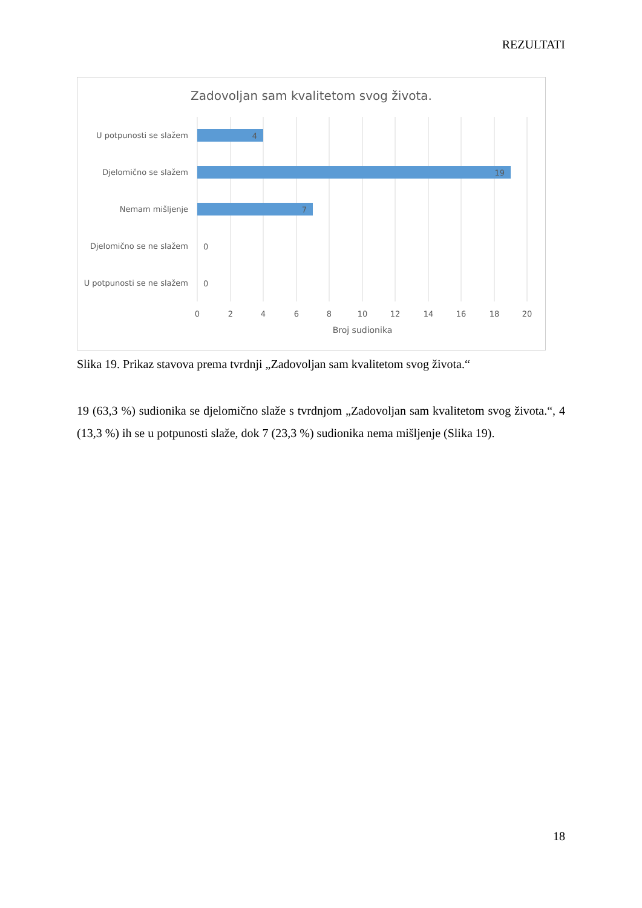REZULTATI
Zadovoljan sam kvalitetom svog života.
U potpunosti se slažem
Djelomično se slažem
Nemam mišljenje
Djelomično se ne slažem
U potpunosti se ne slažem
4
19
7
0
0
0
2
4
6
8
10
12
14
16
18
20
Broj sudionika
Slika 19. Prikaz stavova prema tvrdnji „Zadovoljan sam kvalitetom svog života.“
19 (63,3 %) sudionika se djelomično slaže s tvrdnjom „Zadovoljan sam kvalitetom svog života.“, 4 (13,3 %) ih se u potpunosti slaže, dok 7 (23,3 %) sudionika nema mišljenje (Slika 19).
18